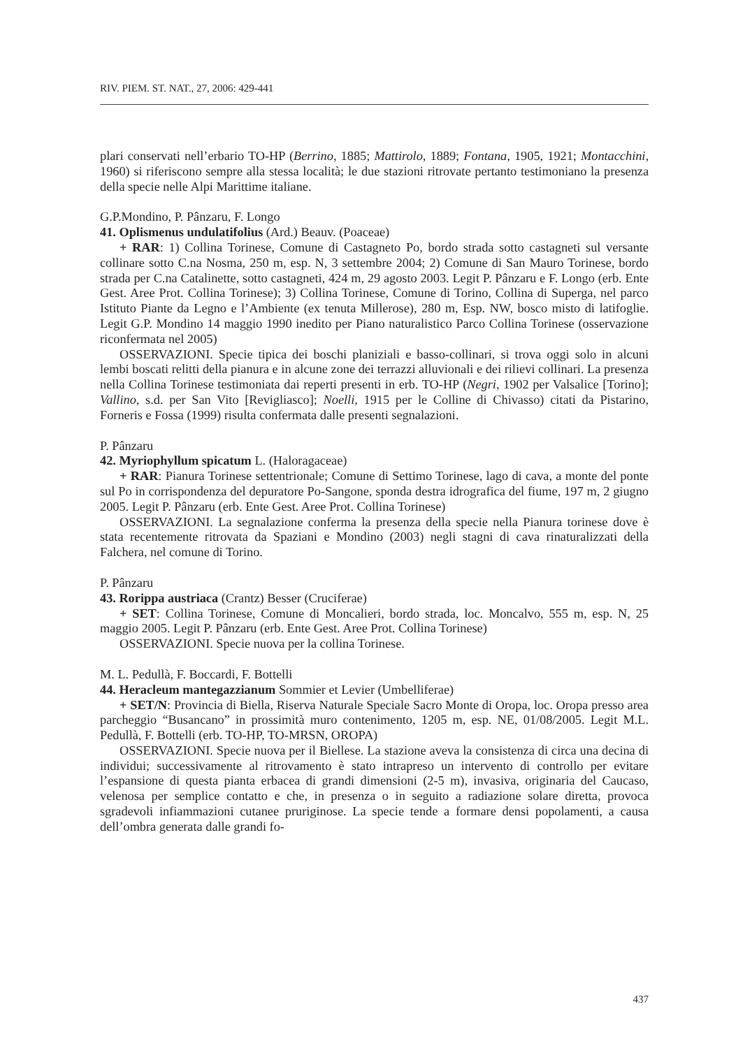RIV. PIEM. ST. NAT., 27, 2006: 429-441
plari conservati nell’erbario TO-HP (Berrino, 1885; Mattirolo, 1889; Fontana, 1905, 1921; Montacchini, 1960) si riferiscono sempre alla stessa località; le due stazioni ritrovate pertanto testimoniano la presenza della specie nelle Alpi Marittime italiane.
G.P.Mondino, P. Pânzaru, F. Longo
41. Oplismenus undulatifolius (Ard.) Beauv. (Poaceae)
+ RAR: 1) Collina Torinese, Comune di Castagneto Po, bordo strada sotto castagneti sul versante collinare sotto C.na Nosma, 250 m, esp. N, 3 settembre 2004; 2) Comune di San Mauro Torinese, bordo strada per C.na Catalinette, sotto castagneti, 424 m, 29 agosto 2003. Legit P. Pânzaru e F. Longo (erb. Ente Gest. Aree Prot. Collina Torinese); 3) Collina Torinese, Comune di Torino, Collina di Superga, nel parco Istituto Piante da Legno e l’Ambiente (ex tenuta Millerose), 280 m, Esp. NW, bosco misto di latifoglie. Legit G.P. Mondino 14 maggio 1990 inedito per Piano naturalistico Parco Collina Torinese (osservazione riconfermata nel 2005)
OSSERVAZIONI. Specie tipica dei boschi planiziali e basso-collinari, si trova oggi solo in alcuni lembi boscati relitti della pianura e in alcune zone dei terrazzi alluvionali e dei rilievi collinari. La presenza nella Collina Torinese testimoniata dai reperti presenti in erb. TO-HP (Negri, 1902 per Valsalice [Torino]; Vallino, s.d. per San Vito [Revigliasco]; Noelli, 1915 per le Colline di Chivasso) citati da Pistarino, Forneris e Fossa (1999) risulta confermata dalle presenti segnalazioni.
P. Pânzaru
42. Myriophyllum spicatum L. (Haloragaceae)
+ RAR: Pianura Torinese settentrionale; Comune di Settimo Torinese, lago di cava, a monte del ponte sul Po in corrispondenza del depuratore Po-Sangone, sponda destra idrografica del fiume, 197 m, 2 giugno 2005. Legit P. Pânzaru (erb. Ente Gest. Aree Prot. Collina Torinese)
OSSERVAZIONI. La segnalazione conferma la presenza della specie nella Pianura torinese dove è stata recentemente ritrovata da Spaziani e Mondino (2003) negli stagni di cava rinaturalizzati della Falchera, nel comune di Torino.
P. Pânzaru
43. Rorippa austriaca (Crantz) Besser (Cruciferae)
+ SET: Collina Torinese, Comune di Moncalieri, bordo strada, loc. Moncalvo, 555 m, esp. N, 25 maggio 2005. Legit P. Pânzaru (erb. Ente Gest. Aree Prot. Collina Torinese)
OSSERVAZIONI. Specie nuova per la collina Torinese.
M. L. Pedullà, F. Boccardi, F. Bottelli
44. Heracleum mantegazzianum Sommier et Levier (Umbelliferae)
+ SET/N: Provincia di Biella, Riserva Naturale Speciale Sacro Monte di Oropa, loc. Oropa presso area parcheggio “Busancano” in prossimità muro contenimento, 1205 m, esp. NE, 01/08/2005. Legit M.L. Pedullà, F. Bottelli (erb. TO-HP, TO-MRSN, OROPA)
OSSERVAZIONI. Specie nuova per il Biellese. La stazione aveva la consistenza di circa una decina di individui; successivamente al ritrovamento è stato intrapreso un intervento di controllo per evitare l’espansione di questa pianta erbacea di grandi dimensioni (2-5 m), invasiva, originaria del Caucaso, velenosa per semplice contatto e che, in presenza o in seguito a radiazione solare diretta, provoca sgradevoli infiammazioni cutanee pruriginose. La specie tende a formare densi popolamenti, a causa dell’ombra generata dalle grandi fo-
437